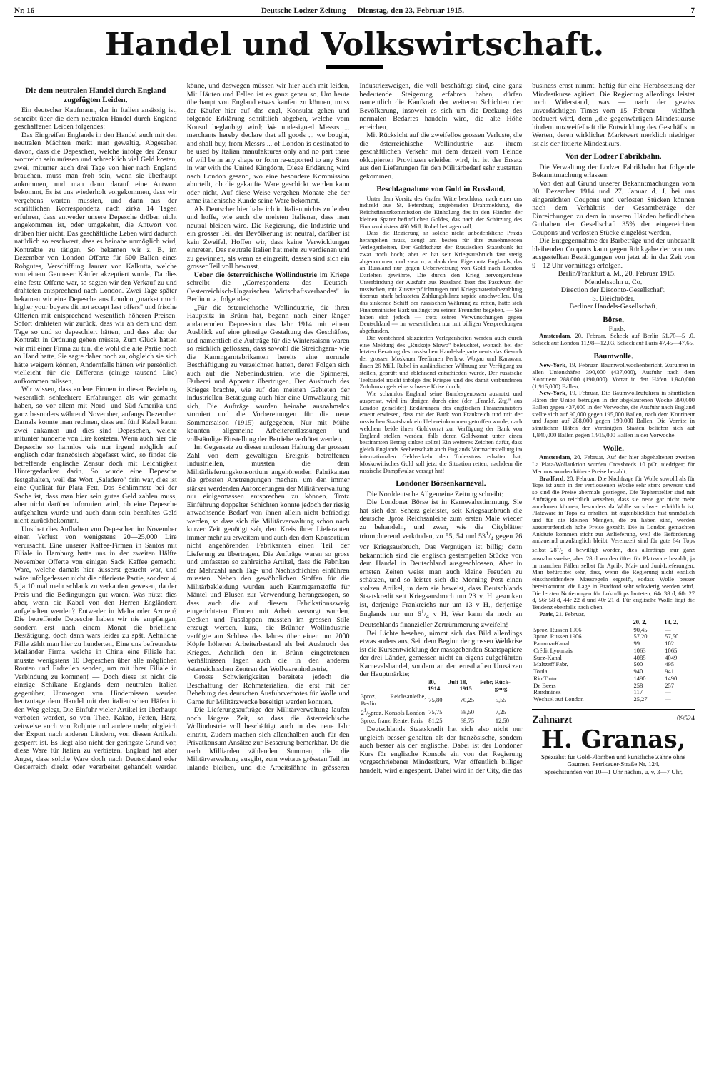Nr. 16 Deutsche Lodzer Zeitung — Dienstag, den 23. Februar 1915. 7
Handel und Volkswirtschaft.
Die dem neutralen Handel durch England zugefügten Leiden.
Ein deutscher Kaufmann, der in Italien ansässig ist, schreibt über die dem neutralen Handel durch England geschaffenen Leiden folgendes:
Das Eingreifen Englands in den Handel auch mit den neutralen Mächten merkt man gewaltig. Abgesehen davon, dass die Depeschen, welche infolge der Zensur wortreich sein müssen und schrecklich viel Geld kosten, zwei, mitunter auch drei Tage von hier nach England brauchen, muss man froh sein, wenn sie überhaupt ankommen, und man dann darauf eine Antwort bekommt. Es ist uns wiederholt vorgekommen, dass wir vergebens warten mussten, und dann aus der schriftlichen Korrespondenz nach zirka 14 Tagen erfuhren, dass entweder unsere Depesche drüben nicht angekommen ist, oder umgekehrt, die Antwort von drüben hier nicht. Das geschäftliche Leben wird dadurch natürlich so erschwert, dass es beinahe unmöglich wird, Kontrakte zu tätigen. So bekamen wir z. B. im Dezember von London Offerte für 500 Ballen eines Rohgutes, Verschiffung Januar von Kalkutta, welche von einem Genueser Käufer akzeptiert wurde. Da dies eine feste Offerte war, so sagten wir den Verkauf zu und drahteten entsprechend nach London. Zwei Tage später bekamen wir eine Depesche aus London „market much higher your buyers dit not accept last offers" und frische Offerten mit entsprechend wesentlich höheren Preisen. Sofort drahteten wir zurück, dass wir an dem und dem Tage so und so depeschiert hätten, und dass also der Kontrakt in Ordnung gehen müsste. Zum Glück hatten wir mit einer Firma zu tun, die wohl die alte Partie noch an Hand hatte. Sie sagte daher noch zu, obgleich sie sich hätte weigern können. Andernfalls hätten wir persönlich vielleicht für die Differenz (einige tausend Lire) aufkommen müssen.
Wir wissen, dass andere Firmen in dieser Beziehung wesentlich schlechtere Erfahrungen als wir gemacht haben, so vor allem mit Nord- und Süd-Amerika und ganz besonders während November, anfangs Dezember. Damals konnte man rechnen, dass auf fünf Kabel kaum zwei ankamen und dies sind Depeschen, welche mitunter hunderte von Lire kosteten. Wenn auch hier die Depesche so harmlos wie nur irgend möglich auf englisch oder französisch abgefasst wird, so findet die betreffende englische Zensur doch mit Leichtigkeit Hintergedanken darin. So wurde eine Depesche festgehalten, weil das Wort „Saladero" drin war, dies ist eine Qualität für Plata Fett. Das Schlimmste bei der Sache ist, dass man hier sein gutes Geld zahlen muss, aber nicht darüber informiert wird, ob eine Depesche aufgehalten wurde und auch dann sein bezahltes Geld nicht zurückbekommt.
Uns hat dies Aufhalten von Depeschen im November einen Verlust von wenigstens 20—25,000 Lire verursacht. Eine unserer Kaffee-Firmen in Santos mit Filiale in Hamburg hatte uns in der zweiten Hälfte November Offerte von einigen Sack Kaffee gemacht, Ware, welche damals hier äusserst gesucht war, und wäre infolgedessen nicht die offerierte Partie, sondern 4, 5 ja 10 mal mehr schlank zu verkaufen gewesen, da der Preis und die Bedingungen gut waren. Was nützt dies aber, wenn die Kabel von den Herren Engländern aufgehalten werden? Entweder in Malta oder Azoren? Die betreffende Depesche haben wir nie empfangen, sondern erst nach einem Monat die briefliche Bestätigung, doch dann wars leider zu spät. Aehnliche Fälle zählt man hier zu hunderten. Eine uns befreundete Mailänder Firma, welche in China eine Filiale hat, musste wenigstens 10 Depeschen über alle möglichen Routen und Erdteilen senden, um mit ihrer Filiale in Verbindung zu kommen! — Doch diese ist nicht die einzige Schikane Englands dem neutralen Italien gegenüber. Unmengen von Hindernissen werden heutzutage dem Handel mit den italienischen Häfen in den Weg gelegt. Die Einfuhr vieler Artikel ist überhaupt verboten worden, so von Thee, Kakao, Fetten, Harz, zeitweise auch von Rohjute und andere mehr, obgleich der Export nach anderen Ländern, von diesen Artikeln gesperrt ist. Es liegt also nicht der geringste Grund vor, diese Ware für Italien zu verbieten. England hat aber Angst, dass solche Ware doch nach Deutschland oder Oesterreich direkt oder verarbeitet gehandelt werden könne, und deswegen müssen wir hier auch mit leiden. Mit Häuten und Fellen ist es ganz genau so. Um heute überhaupt von England etwas kaufen zu können, muss der Käufer hier auf das engl. Konsulat gehen und folgende Erklärung schriftlich abgeben, welche vom Konsul beglaubigt wird: We undesigned Messrs ... merchants hereby declare that all goods ... we bought, and shall buy, from Messrs ... of London is destinated to be used by Italian manufaktures only and no part there of will be in any shape or form re-exported to any Stats in war with the United Kingdom. Diese Erklärung wird nach London gesand, wo eine besondere Kommission aburteilt, ob die gekaufte Ware geschickt werden kann oder nicht. Auf diese Weise vergehen Monate ehe der arme italienische Kunde seine Ware bekommt.
Als Deutscher hier habe ich in Italien nichts zu leiden und hoffe, wie auch die meisten Italiener, dass man neutral bleiben wird. Die Regierung, die Industrie und ein grosser Teil der Bevölkerung ist neutral, darüber ist kein Zweifel. Hoffen wir, dass keine Verwicklungen eintreten. Das neutrale Italien hat mehr zu verdienen und zu gewinnen, als wenn es eingreift, dessen sind sich ein grosser Teil voll bewusst.
Ueber die österreichische Wollindustrie im Kriege schreibt die „Correspondenz des Deutsch-Oesterreichisch-Ungarischen Wirtschaftsverbandes" in Berlin u. a. folgendes:
„Für die österreichsche Wollindustrie, die ihren Hauptsitz in Brünn hat, begann nach einer länger andauernden Depression das Jahr 1914 mit einem Ausblick auf eine günstige Gestaltung des Geschäftes, und namentlich die Aufträge für die Wintersaison waren so reichlich geflossen, dass sowohl die Streichgarn- wie die Kammgarntabrikanten bereits eine normale Beschäftigung zu verzeichnen hatten, deren Folgen sich auch auf die Nebenindustrien, wie die Spinnerei, Färberei und Appretur übertrugen. Der Ausbruch des Krieges brachte, wie auf den meisten Gebieten der industriellen Betätigung auch hier eine Umwälzung mit sich. Die Aufträge wurden beinahe ausnahmslos storniert und die Vorbereitungen für die neue Sommersaison (1915) aufgegeben. Nur mit Mühe konnten allgemeine Arbeiterentlassungen und vollständige Einstellung der Betriebe verhütet werden.
Im Gegensatz zu dieser mutlosen Haltung der grossen Zahl von dem gewaltigen Ereignis betroffenen Industriellen, mussten die dem Militärlieferungskonsortium angehörenden Fabrikanten die grössten Anstrengungen machen, um den immer stärker werdenden Anforderungen der Militärverwaltung nur einigermassen entsprechen zu können. Trotz Einführung doppelter Schichten konnte jedoch der riesig anwachsende Bedarf von ihnen allein nicht befriedigt werden, so dass sich die Militärverwaltung schon nach kurzer Zeit genötigt sah, den Kreis ihrer Lieferanten immer mehr zu erweitern und auch den dem Konsortium nicht angehörenden Fabrikanten einen Teil der Lieferung zu übertragen. Die Aufträge waren so gross und umfassten so zahlreiche Artikel, dass die Fabriken der Mehrzahl nach Tag- und Nachtschichten einführen mussten. Neben den gewöhnlichen Stoffen für die Militärbekleidung wurden auch Kammgarnstoffe für Mäntel und Blusen zur Verwendung herangezogen, so dass auch die auf diesem Fabrikationszweig eingerichteten Firmen mit Arbeit versorgt wurden. Decken und Fusslappen mussten im grossen Stile erzeugt werden, kurz, die Brünner Wollindustrie verfügte am Schluss des Jahres über einen um 2000 Köpfe höheren Arbeiterbestand als bei Ausbruch des Krieges. Aehnlich den in Brünn eingetretenen Verhältnissen lagen auch die in den anderen österreichischen Zentren der Wollwarenindustrie.
Grosse Schwierigkeiten bereitete jedoch die Beschaffung der Rohmaterialien, die erst mit der Behebung des deutschen Ausfuhrverbotes für Wolle und Garne für Militärzwecke beseitigt werden konnten.
Die Lieferungsaufträge der Militärverwaltung laufen noch längere Zeit, so dass die österreichische Wollindustrie voll beschäftigt auch in das neue Jahr eintritt. Zudem machen sich allenthalben auch für den Privatkonsum Ansätze zur Besserung bemerkbar. Da die nach Milliarden zählenden Summen, die die Militärverwaltung ausgibt, zum weitaus grössten Teil im Inlande bleiben, und die Arbeitslöhne in grösseren Industriezweigen, die voll beschäftigt sind, eine ganz bedeutende Steigerung erfahren haben, dürfen namentlich die Kaufkraft der weiteren Schichten der Bevölkerung, insoweit es sich um die Deckung des normalen Bedarfes handeln wird, die alte Höhe erreichen.
Mit Rücksicht auf die zweifellos grossen Verluste, die die österreichische Wollindustrie aus ihrem geschäftlichen Verkehr mit dem derzeit vom Feinde okkupierten Provinzen erleiden wird, ist ist der Ersatz aus den Lieferungen für den Militärbedarf sehr zustatten gekommen.
Beschlagnahme von Gold in Russland.
Unter dem Vorsitz des Grafen Witte beschloss, nach einer uns indirekt aus St. Petersburg zugehenden Drahtmeldung, die Reichsfinanzkommission die Einholung des in den Händen der kleinen Sparer befindlichen Goldes, das nach der Schätzung des Finanzministers 460 Mill. Rubel betragen soll.
Dass die Regierung an solche nicht unbedenkliche Praxis herangehen muss, zeugt am besten für ihre zunehmenden Verlegenheiten. Der Goldschatz der Russischen Staatsbank ist zwar noch hoch; aber er hat seit Kriegsausbruch fast stetig abgenommen, und zwar u. a. dank dem Eigennutz Englands, das an Russland nur gegen Ueberweisung von Gold nach London Darlehen gewährte. Die durch den Krieg hervorgerufene Unterbindung der Ausfuhr aus Russland lässt das Passivum der russischen, mit Zinsverpflichtungen und Kriegsmaterialbezahlung überaus stark belasteten Zahlungsbilanz rapide anschwellen. Um das sinkende Schiff der russischen Währung zu retten, hatte sich Finanzminister Bark unlängst zu seinen Freunden begeben. — Sie haben sich jedoch — trotz seiner Verwünschungen gegen Deutschland — im wesentlichen nur mit billigen Versprechungen abgefunden.
Die vorstehend skizzierten Verlegenheiten werden auch durch eine Meldung des „Ruskoje Slowo" beleuchtet, wonach bei der letzten Beratung des russischen Handelsdepartements das Gesuch der grossen Moskauer Teefirmen Perlow, Wogau und Karawan, ihnen 26 Mill. Rubel in ausländischer Währung zur Verfügung zu stellen, geprüft und ablehnend entschieden wurde. Der russische Teehandel macht infolge des Krieges und des damit verbundenen Zufuhrmangels eine schwere Krise durch.
Wie schamlos England seine Bundesgenossen ausnutzt und auspresst, wird im übrigen durch eine (der „Frankf. Ztg." aus London gemeldet) Erklärungen des englischen Finanzministers erneut erwiesen, dass mit der Bank von Frankreich und mit der russischen Staatsbank ein Uebereinkommen getroffen wurde, nach welchem beide ihren Goldvorrat zur Verfügung der Bank von England stellen werden, falls deren Goldvorrat unter einen bestimmten Betrag sinken sollte! Ein weiteres Zeichen dafür, dass gleich Englands Seeherrschaft auch Englands Vormachtstellung im internationalen Geldverkehr den Todesstoss erhalten hat. Moskowitisches Gold soll jetzt die Situation retten, nachdem die russische Dampfwalze versagt hat!
Londoner Börsenkarneval.
Die Norddeutsche Allgemeine Zeitung schreibt:
Die Londoner Börse ist in Karnevalsstimmung. Sie hat sich den Scherz geleistet, seit Kriegsausbruch die deutsche 3proz Reichsanleihe zum ersten Male wieder zu behandeln, und zwar, wie die Cityblätter triumphierend verkünden, zu 55, 54 und 531/4 gegen 76 vor Kriegsausbruch. Das Vergnügen ist billig; denn bekanntlich sind die englisch gestempelten Stücke von dem Handel in Deutschland ausgeschlossen. Aber in ernsten Zeiten weiss man auch kleine Freuden zu schätzen, und so leistet sich die Morning Post einen stolzen Artikel, in dem sie beweist, dass Deutschlands Staatskredit seit Kriegsausbruch um 23 v. H gesunken ist, derjenige Frankreichs nur um 13 v H., derjenige Englands nur um 61/4 v H. Wer kann da noch an Deutschlands finanzieller Zertrümmerung zweifeln!
Bei Lichte besehen, nimmt sich das Bild allerdings etwas anders aus. Seit dem Beginn der grossen Weltkrise ist die Kursentwicklung der massgebenden Staatspapiere der drei Länder, gemessen nicht an eigens aufgeführten Karnevalshandel, sondern an den ernsthaften Umsätzen der Hauptmärkte:
| | 30. Juli 1914 | 18. Febr. 1915 | Rück-gang |
| --- | --- | --- | --- |
| 3proz. Reichsanleihe, Berlin | 75,80 | 70,25 | 5,55 |
| 21/2proz. Konsols London | 75,75 | 68,50 | 7,25 |
| 3proz. franz. Rente, Paris | 81,25 | 68,75 | 12,50 |
Deutschlands Staatskredit hat sich also nicht nur ungleich besser gehalten als der französische, sondern auch besser als der englische. Dabei ist der Londoner Kurs für englische Konsols ein von der Regierung vorgeschriebener Mindestkurs. Wer öffentlich billiger handelt, wird eingesperrt. Dabei wird in der City, die das business ernst nimmt, heftig für eine Herabsetzung der Mindestkurse agitiert. Die Regierung allerdings leistet noch Widerstand, was — nach der gewiss unverdächtigen Times vom 15. Februar — vielfach bedauert wird, denn „die gegenwärtigen Mindestkurse hindern unzweifelhaft die Entwicklung des Geschäfts in Werten, deren wirklicher Marktwert merklich niedriger ist als der fixierte Mindestkurs.
Von der Lodzer Fabrikbahn.
Die Verwaltung der Lodzer Fabrikbahn hat folgende Bekanntmachung erlassen:
Von den auf Grund unserer Bekanntmachungen vom 30. Dezember 1914 und 27. Januar d. J. bei uns eingereichten Coupons und verlosten Stücken können nach dem Verhältnis der Gesamtbeträge der Einreichungen zu dem in unseren Händen befindlichen Guthaben der Gesellschaft 35% der eingereichten Coupons und verlosten Stücke eingelöst werden.
Die Entgegennahme der Barbeträge und der unbezahlt bleibenden Coupons kann gegen Rückgabe der von uns ausgestellten Bestätigungen von jetzt ab in der Zeit von 9—12 Uhr vormittags erfolgen.
Berlin/Frankfurt a. M., 20. Februar 1915.
Mendelssohn u. Co.
Direction der Disconto-Gesellschaft.
S. Bleichröder.
Berliner Handels-Gesellschaft.
Börse.
Fonds.
Amsterdam, 20. Februar. Scheck auf Berlin 51.70—5 .0. Scheck auf London 11.98—12.03. Scheck auf Paris 47.45—47.65.
Baumwolle.
New-York, 19. Februar. Baumwollwochenbericht. Zufuhren in allen Unionshäfen 390,000 (437,000), Ausfuhr nach dem Kontinent 288,000 (190,000), Vorrat in den Häfen 1.840,000 (1,915,000) Ballen.
New-York, 19. Februar. Die Baumwollzufuhren in sämtlichen Häfen der Union betrugen in der abgelaufenen Woche 390,000 Ballen gegen 437,000 in der Vorwoche, die Ausfuhr nach England stellte sich auf 90,000 gegen 195,000 Ballen, nach dem Kontinent und Japan auf 288,000 gegen 190,000 Ballen. Die Vorräte in sämtlichen Häfen der Vereinigten Staaten beliefen sich auf 1,840,000 Ballen gegen 1,915,000 Ballen in der Vorwoche.
Wolle.
Amsterdam, 20. Februar. Auf der hier abgehaltenen zweiten La Plata-Wollauktion wurden Crossbreds 10 pCt. niedriger: für Merinos wurden höhere Preise bezahlt.
Bradford, 20. Februar. Die Nachfrage für Wolle sowohl als für Tops ist auch in der verflossenen Woche sehr stark gewesen und so sind die Preise abermals gestiegen. Die Topherstelier sind mit Aufträgen so reichlich versehen, dass sie neue gar nicht mehr annehmen können, besonders da Wolle so schwer erhältlich ist. Platzware in Tops zu erhalten, ist augenblicklich fast unmöglich und für die kleinen Mengen, die zu haben sind, werden ausserordentlich hohe Preise gezahlt. Die in London gemachten Ankäufe kommen nicht zur Anlieferung, weil die Beförderung andauernd unzulänglich bleibt. Vereinzelt sind für gute 64r Tops selbst 281/2 d bewilligt worden, dies allerdings nur ganz ausnahmsweise, aber 28 d wurden öfter für Platzware bezahlt, ja in manchen Fällen selbst für April-, Mai- und Juni-Lieferungen. Man befürchtet sehr, dass, wenn die Regierung nicht endlich einschneidendere Massregeln ergreift, sodass Wolle besser hereinkommt, die Lage in Bradford sehr schwierig werden wird. Die letzten Notierungen für Loko-Tops lauteten: 64r 38 d, 60r 27 d, 56r 58 d, 44r 22 d und 40r 21 d. Für englische Wolle liegt die Tendenz ebenfalls nach oben.
Paris, 21. Februar.
| | 20. 2. | 18. 2. |
| --- | --- | --- |
| 5proz. Russen 1906 | 90,45 | — |
| 3proz. Russen 1906 | 57.20 | 57,50 |
| Panama-Kanal | 99 | 102 |
| Crédit Lyonnais | 1063 | 1065 |
| Suez-Kanal | 4085 | 4049 |
| Maltzeff Fabr. | 500 | 495 |
| Toula | 940 | 941 |
| Rio Tinto | 1490 | 1490 |
| De Beers | 258 | 257 |
| Randmines | 117 | — |
| Wechsel auf London | 25,27 | — |
Zahnarzt 09524
H. Granas,
Spezialist für Gold-Plomben und künstliche Zähne ohne Gaumen. Petrikauer-Straße Nr. 124.
Sprechstunden von 10—1 Uhr nachm. u. v. 3—7 Uhr.